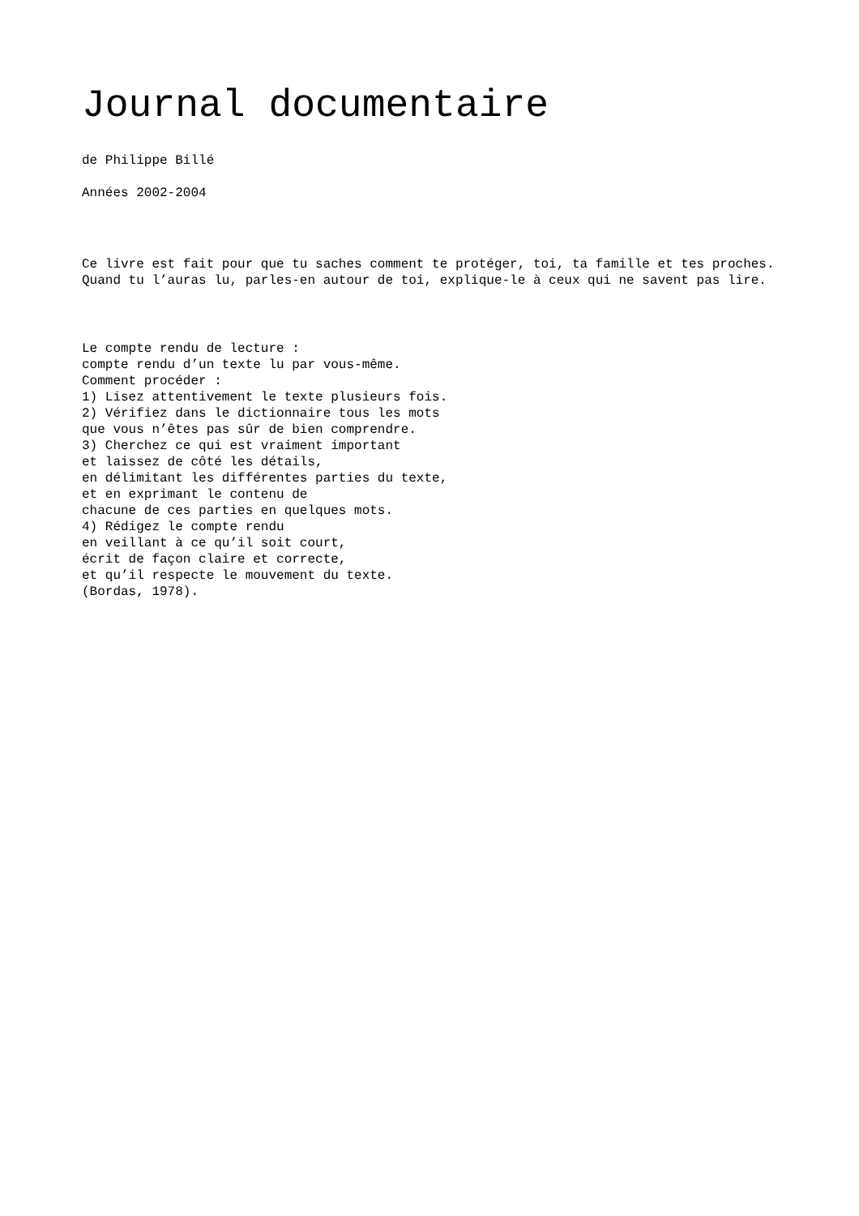Journal documentaire
de Philippe Billé
Années 2002-2004
Ce livre est fait pour que tu saches comment te protéger, toi, ta famille et tes proches. Quand tu l’auras lu, parles-en autour de toi, explique-le à ceux qui ne savent pas lire.
Le compte rendu de lecture :
compte rendu d’un texte lu par vous-même.
Comment procéder :
1) Lisez attentivement le texte plusieurs fois.
2) Vérifiez dans le dictionnaire tous les mots
que vous n’êtes pas sûr de bien comprendre.
3) Cherchez ce qui est vraiment important
et laissez de côté les détails,
en délimitant les différentes parties du texte,
et en exprimant le contenu de
chacune de ces parties en quelques mots.
4) Rédigez le compte rendu
en veillant à ce qu’il soit court,
écrit de façon claire et correcte,
et qu’il respecte le mouvement du texte.
(Bordas, 1978).